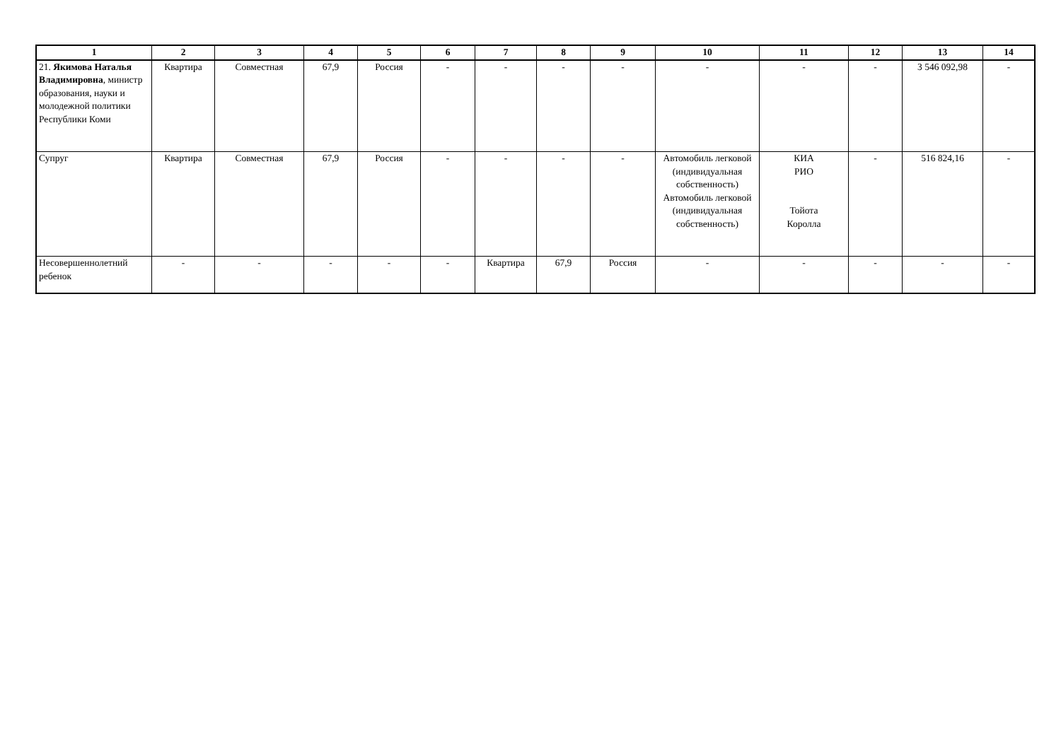| 1 | 2 | 3 | 4 | 5 | 6 | 7 | 8 | 9 | 10 | 11 | 12 | 13 | 14 |
| --- | --- | --- | --- | --- | --- | --- | --- | --- | --- | --- | --- | --- | --- |
| 21. Якимова Наталья Владимировна , министр образования, науки и молодежной политики Республики Коми | Квартира | Совместная | 67,9 | Россия | - | - | - | - | - | - | - | 3 546 092,98 | - |
| Супруг | Квартира | Совместная | 67,9 | Россия | - | - | - | - | Автомобиль легковой (индивидуальная собственность) Автомобиль легковой (индивидуальная собственность) | КИА РИО Тойота Королла | - | 516 824,16 | - |
| Несовершеннолетний ребенок | - | - | - | - | - | Квартира | 67,9 | Россия | - | - | - | - | - |